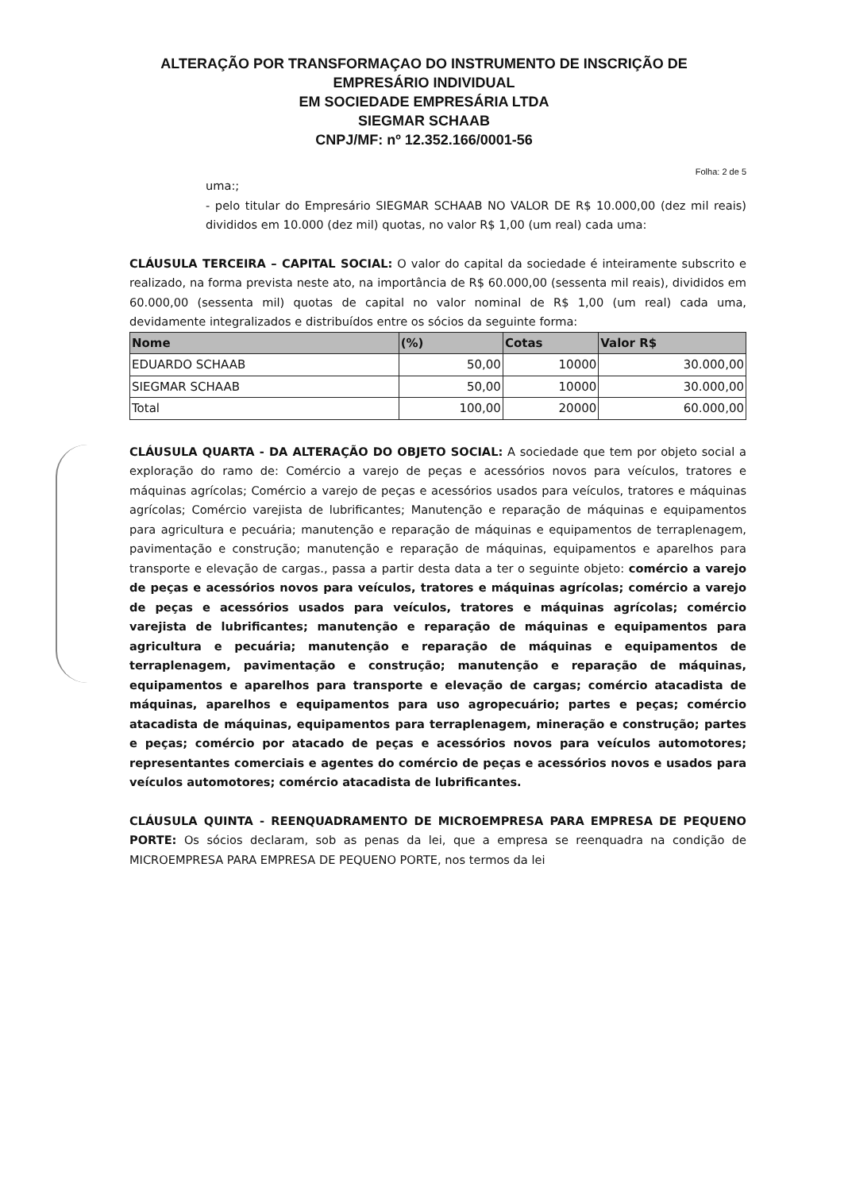ALTERAÇÃO POR TRANSFORMAÇAO DO INSTRUMENTO DE INSCRIÇÃO DE
EMPRESÁRIO INDIVIDUAL
EM SOCIEDADE EMPRESÁRIA LTDA
SIEGMAR SCHAAB
CNPJ/MF: nº 12.352.166/0001-56
Folha: 2 de 5
uma:;
- pelo titular do Empresário SIEGMAR SCHAAB NO VALOR DE R$ 10.000,00 (dez mil reais) divididos em 10.000 (dez mil) quotas, no valor R$ 1,00 (um real) cada uma:
CLÁUSULA TERCEIRA – CAPITAL SOCIAL: O valor do capital da sociedade é inteiramente subscrito e realizado, na forma prevista neste ato, na importância de R$ 60.000,00 (sessenta mil reais), divididos em 60.000,00 (sessenta mil) quotas de capital no valor nominal de R$ 1,00 (um real) cada uma, devidamente integralizados e distribuídos entre os sócios da seguinte forma:
| Nome | (%) | Cotas | Valor R$ |
| --- | --- | --- | --- |
| EDUARDO SCHAAB | 50,00 | 10000 | 30.000,00 |
| SIEGMAR SCHAAB | 50,00 | 10000 | 30.000,00 |
| Total | 100,00 | 20000 | 60.000,00 |
CLÁUSULA QUARTA - DA ALTERAÇÃO DO OBJETO SOCIAL: A sociedade que tem por objeto social a exploração do ramo de: Comércio a varejo de peças e acessórios novos para veículos, tratores e máquinas agrícolas; Comércio a varejo de peças e acessórios usados para veículos, tratores e máquinas agrícolas; Comércio varejista de lubrificantes; Manutenção e reparação de máquinas e equipamentos para agricultura e pecuária; manutenção e reparação de máquinas e equipamentos de terraplenagem, pavimentação e construção; manutenção e reparação de máquinas, equipamentos e aparelhos para transporte e elevação de cargas., passa a partir desta data a ter o seguinte objeto: comércio a varejo de peças e acessórios novos para veículos, tratores e máquinas agrícolas; comércio a varejo de peças e acessórios usados para veículos, tratores e máquinas agrícolas; comércio varejista de lubrificantes; manutenção e reparação de máquinas e equipamentos para agricultura e pecuária; manutenção e reparação de máquinas e equipamentos de terraplenagem, pavimentação e construção; manutenção e reparação de máquinas, equipamentos e aparelhos para transporte e elevação de cargas; comércio atacadista de máquinas, aparelhos e equipamentos para uso agropecuário; partes e peças; comércio atacadista de máquinas, equipamentos para terraplenagem, mineração e construção; partes e peças; comércio por atacado de peças e acessórios novos para veículos automotores; representantes comerciais e agentes do comércio de peças e acessórios novos e usados para veículos automotores; comércio atacadista de lubrificantes.
CLÁUSULA QUINTA - REENQUADRAMENTO DE MICROEMPRESA PARA EMPRESA DE PEQUENO PORTE: Os sócios declaram, sob as penas da lei, que a empresa se reenquadra na condição de MICROEMPRESA PARA EMPRESA DE PEQUENO PORTE, nos termos da lei